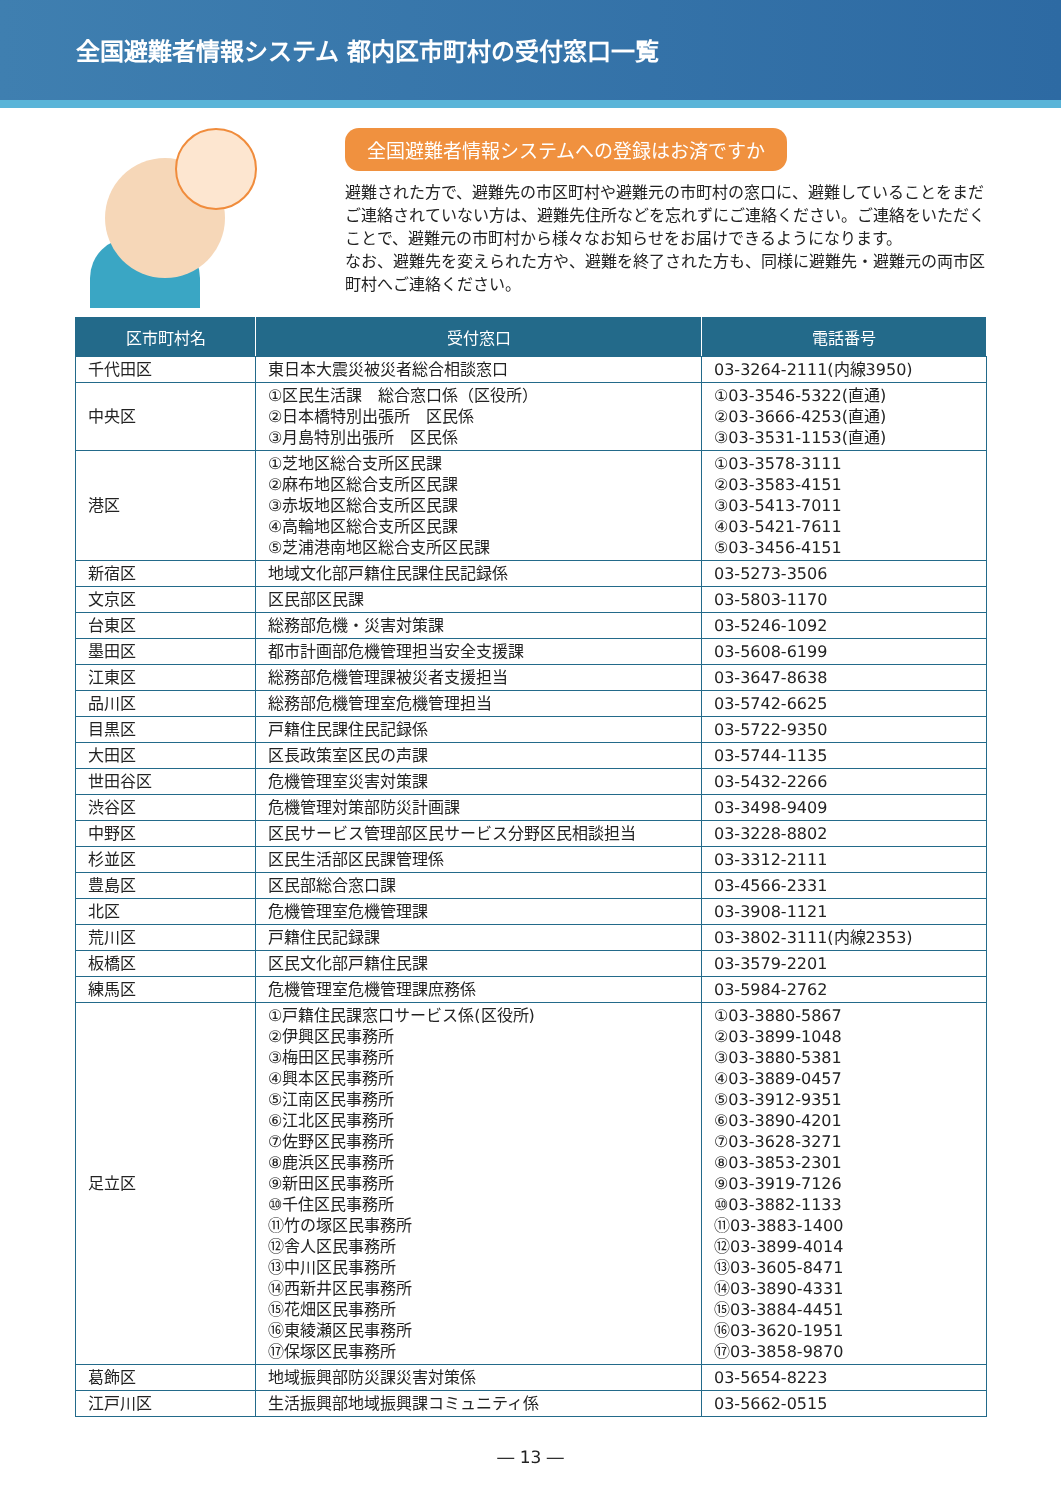全国避難者情報システム 都内区市町村の受付窓口一覧
全国避難者情報システムへの登録はお済ですか
避難された方で、避難先の市区町村や避難元の市町村の窓口に、避難していることをまだご連絡されていない方は、避難先住所などを忘れずにご連絡ください。ご連絡をいただくことで、避難元の市町村から様々なお知らせをお届けできるようになります。
なお、避難先を変えられた方や、避難を終了された方も、同様に避難先・避難元の両市区町村へご連絡ください。
| 区市町村名 | 受付窓口 | 電話番号 |
| --- | --- | --- |
| 千代田区 | 東日本大震災被災者総合相談窓口 | 03-3264-2111(内線3950) |
| 中央区 | ①区民生活課 総合窓口係（区役所） ②日本橋特別出張所 区民係 ③月島特別出張所 区民係 | ①03-3546-5322(直通) ②03-3666-4253(直通) ③03-3531-1153(直通) |
| 港区 | ①芝地区総合支所区民課 ②麻布地区総合支所区民課 ③赤坂地区総合支所区民課 ④高輪地区総合支所区民課 ⑤芝浦港南地区総合支所区民課 | ①03-3578-3111 ②03-3583-4151 ③03-5413-7011 ④03-5421-7611 ⑤03-3456-4151 |
| 新宿区 | 地域文化部戸籍住民課住民記録係 | 03-5273-3506 |
| 文京区 | 区民部区民課 | 03-5803-1170 |
| 台東区 | 総務部危機・災害対策課 | 03-5246-1092 |
| 墨田区 | 都市計画部危機管理担当安全支援課 | 03-5608-6199 |
| 江東区 | 総務部危機管理課被災者支援担当 | 03-3647-8638 |
| 品川区 | 総務部危機管理室危機管理担当 | 03-5742-6625 |
| 目黒区 | 戸籍住民課住民記録係 | 03-5722-9350 |
| 大田区 | 区長政策室区民の声課 | 03-5744-1135 |
| 世田谷区 | 危機管理室災害対策課 | 03-5432-2266 |
| 渋谷区 | 危機管理対策部防災計画課 | 03-3498-9409 |
| 中野区 | 区民サービス管理部区民サービス分野区民相談担当 | 03-3228-8802 |
| 杉並区 | 区民生活部区民課管理係 | 03-3312-2111 |
| 豊島区 | 区民部総合窓口課 | 03-4566-2331 |
| 北区 | 危機管理室危機管理課 | 03-3908-1121 |
| 荒川区 | 戸籍住民記録課 | 03-3802-3111(内線2353) |
| 板橋区 | 区民文化部戸籍住民課 | 03-3579-2201 |
| 練馬区 | 危機管理室危機管理課庶務係 | 03-5984-2762 |
| 足立区 | ①戸籍住民課窓口サービス係(区役所) ②伊興区民事務所 ③梅田区民事務所 ④興本区民事務所 ⑤江南区民事務所 ⑥江北区民事務所 ⑦佐野区民事務所 ⑧鹿浜区民事務所 ⑨新田区民事務所 ⑩千住区民事務所 ⑪竹の塚区民事務所 ⑫舎人区民事務所 ⑬中川区民事務所 ⑭西新井区民事務所 ⑮花畑区民事務所 ⑯東綾瀬区民事務所 ⑰保塚区民事務所 | ①03-3880-5867 ②03-3899-1048 ③03-3880-5381 ④03-3889-0457 ⑤03-3912-9351 ⑥03-3890-4201 ⑦03-3628-3271 ⑧03-3853-2301 ⑨03-3919-7126 ⑩03-3882-1133 ⑪03-3883-1400 ⑫03-3899-4014 ⑬03-3605-8471 ⑭03-3890-4331 ⑮03-3884-4451 ⑯03-3620-1951 ⑰03-3858-9870 |
| 葛飾区 | 地域振興部防災課災害対策係 | 03-5654-8223 |
| 江戸川区 | 生活振興部地域振興課コミュニティ係 | 03-5662-0515 |
― 13 ―